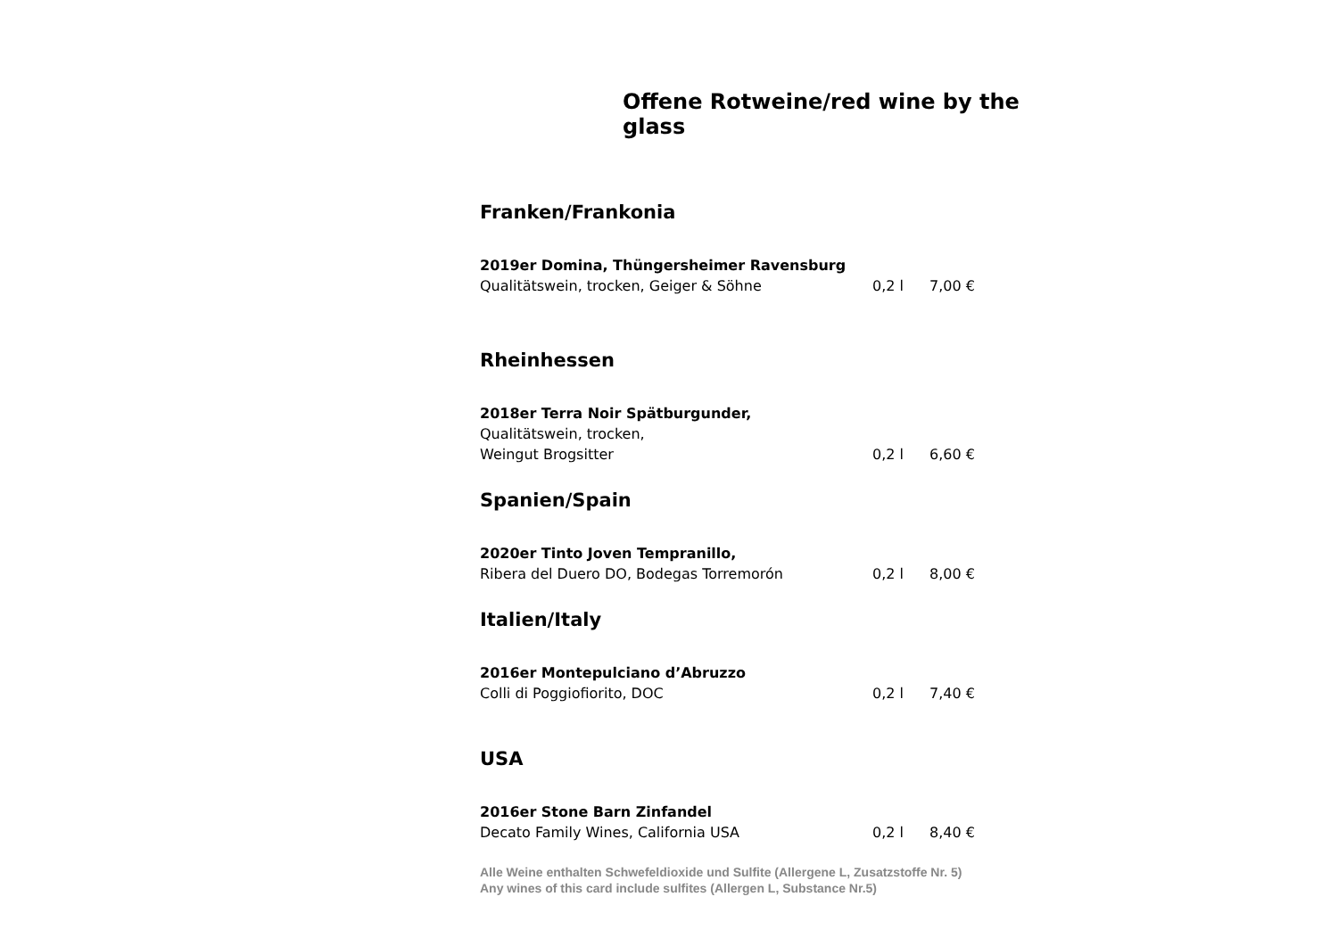Offene Rotweine/red wine by the glass
Franken/Frankonia
2019er Domina, Thüngersheimer Ravensburg
Qualitätswein, trocken, Geiger & Söhne 0,2 l 7,00 €
Rheinhessen
2018er Terra Noir Spätburgunder,
Qualitätswein, trocken,
Weingut Brogsitter 0,2 l 6,60 €
Spanien/Spain
2020er Tinto Joven Tempranillo,
Ribera del Duero DO, Bodegas Torremorón 0,2 l 8,00 €
Italien/Italy
2016er Montepulciano d’Abruzzo
Colli di Poggiofiorito, DOC 0,2 l 7,40 €
USA
2016er Stone Barn Zinfandel
Decato Family Wines, California USA 0,2 l 8,40 €
Alle Weine enthalten Schwefeldioxide und Sulfite (Allergene L, Zusatzstoffe Nr. 5)
Any wines of this card include sulfites (Allergen L, Substance Nr.5)